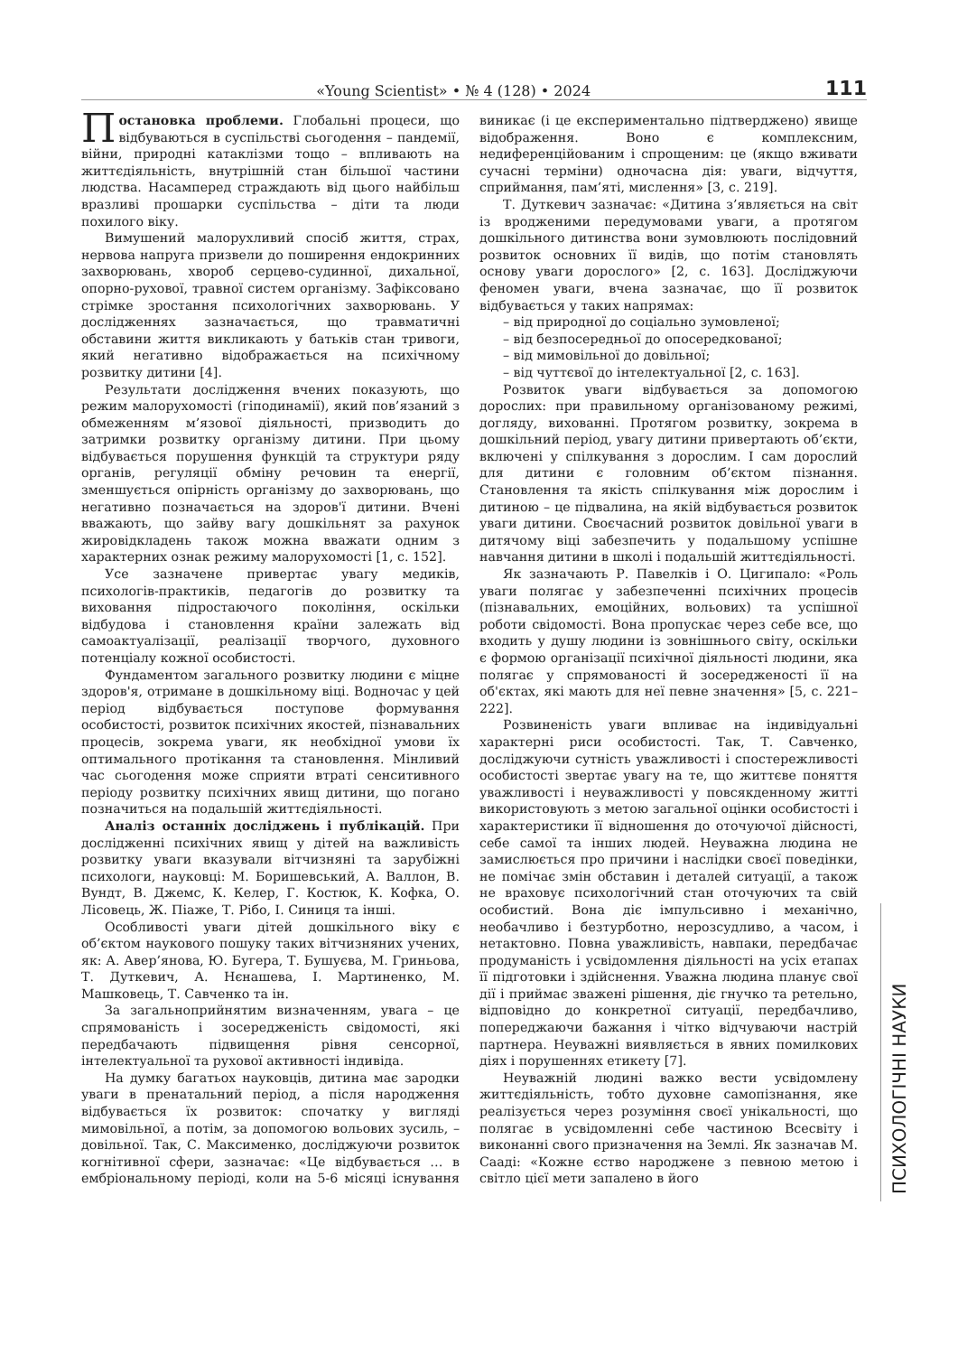«Young Scientist» • № 4 (128) • 2024 111
Постановка проблеми. Глобальні процеси, що відбуваються в суспільстві сьогодення – пандемії, війни, природні катаклізми тощо – впливають на життєдіяльність, внутрішній стан більшої частини людства. Насамперед страждають від цього найбільш вразливі прошарки суспільства – діти та люди похилого віку.
Вимушений малорухливий спосіб життя, страх, нервова напруга призвели до поширення ендокринних захворювань, хвороб серцево-судинної, дихальної, опорно-рухової, травної систем організму. Зафіксовано стрімке зростання психологічних захворювань. У дослідженнях зазначається, що травматичні обставини життя викликають у батьків стан тривоги, який негативно відображається на психічному розвитку дитини [4].
Результати дослідження вчених показують, що режим малорухомості (гіподинамії), який пов’язаний з обмеженням м’язової діяльності, призводить до затримки розвитку організму дитини. При цьому відбувається порушення функцій та структури ряду органів, регуляції обміну речовин та енергії, зменшується опірність організму до захворювань, що негативно позначається на здоров'ї дитини. Вчені вважають, що зайву вагу дошкільнят за рахунок жировідкладень також можна вважати одним з характерних ознак режиму малорухомості [1, с. 152].
Усе зазначене привертає увагу медиків, психологів-практиків, педагогів до розвитку та виховання підростаючого покоління, оскільки відбудова і становлення країни залежать від самоактуалізації, реалізації творчого, духовного потенціалу кожної особистості.
Фундаментом загального розвитку людини є міцне здоров'я, отримане в дошкільному віці. Водночас у цей період відбувається поступове формування особистості, розвиток психічних якостей, пізнавальних процесів, зокрема уваги, як необхідної умови їх оптимального протікання та становлення. Мінливий час сьогодення може сприяти втраті сенситивного періоду розвитку психічних явищ дитини, що погано позначиться на подальшій життєдіяльності.
Аналіз останніх досліджень і публікацій. При дослідженні психічних явищ у дітей на важливість розвитку уваги вказували вітчизняні та зарубіжні психологи, науковці: М. Боришевський, А. Валлон, В. Вундт, В. Джемс, К. Келер, Г. Костюк, К. Кофка, О. Лісовець, Ж. Піаже, Т. Рібо, І. Синиця та інші.
Особливості уваги дітей дошкільного віку є об’єктом наукового пошуку таких вітчизняних учених, як: А. Авер’янова, Ю. Бугера, Т. Бушуєва, М. Гриньова, Т. Дуткевич, А. Нєнашева, І. Мартиненко, М. Машковець, Т. Савченко та ін.
За загальноприйнятим визначенням, увага – це спрямованість і зосередженість свідомості, які передбачають підвищення рівня сенсорної, інтелектуальної та рухової активності індивіда.
На думку багатьох науковців, дитина має зародки уваги в пренатальний період, а після народження відбувається їх розвиток: спочатку у вигляді мимовільної, а потім, за допомогою вольових зусиль, – довільної. Так, С. Максименко, досліджуючи розвиток когнітивної сфери, зазначає: «Це відбувається … в ембріональному періоді, коли на 5-6 місяці існування виникає (і це експериментально підтверджено) явище відображення. Воно є комплексним, недиференційованим і спрощеним: це (якщо вживати сучасні терміни) одночасна дія: уваги, відчуття, сприймання, пам’яті, мислення» [3, с. 219].
Т. Дуткевич зазначає: «Дитина з’являється на світ із вродженими передумовами уваги, а протягом дошкільного дитинства вони зумовлюють послідовний розвиток основних її видів, що потім становлять основу уваги дорослого» [2, с. 163]. Досліджуючи феномен уваги, вчена зазначає, що її розвиток відбувається у таких напрямах:
– від природної до соціально зумовленої;
– від безпосередньої до опосередкованої;
– від мимовільної до довільної;
– від чуттєвої до інтелектуальної [2, с. 163].
Розвиток уваги відбувається за допомогою дорослих: при правильному організованому режимі, догляду, вихованні. Протягом розвитку, зокрема в дошкільний період, увагу дитини привертають об’єкти, включені у спілкування з дорослим. І сам дорослий для дитини є головним об’єктом пізнання. Становлення та якість спілкування між дорослим і дитиною – це підвалина, на якій відбувається розвиток уваги дитини. Своєчасний розвиток довільної уваги в дитячому віці забезпечить у подальшому успішне навчання дитини в школі і подальшій життєдіяльності.
Як зазначають Р. Павелків і О. Цигипало: «Роль уваги полягає у забезпеченні психічних процесів (пізнавальних, емоційних, вольових) та успішної роботи свідомості. Вона пропускає через себе все, що входить у душу людини із зовнішнього світу, оскільки є формою організації психічної діяльності людини, яка полягає у спрямованості й зосередженості її на об'єктах, які мають для неї певне значення» [5, с. 221–222].
Розвиненість уваги впливає на індивідуальні характерні риси особистості. Так, Т. Савченко, досліджуючи сутність уважливості і спостережливості особистості звертає увагу на те, що життєве поняття уважливості і неуважливості у повсякденному житті використовують з метою загальної оцінки особистості і характеристики її відношення до оточуючої дійсності, себе самої та інших людей. Неуважна людина не замислюється про причини і наслідки своєї поведінки, не помічає змін обставин і деталей ситуації, а також не враховує психологічний стан оточуючих та свій особистий. Вона діє імпульсивно і механічно, необачливо і безтурботно, нерозсудливо, а часом, і нетактовно. Повна уважливість, навпаки, передбачає продуманість і усвідомлення діяльності на усіх етапах її підготовки і здійснення. Уважна людина планує свої дії і приймає зважені рішення, діє гнучко та ретельно, відповідно до конкретної ситуації, передбачливо, попереджаючи бажання і чітко відчуваючи настрій партнера. Неуважні виявляється в явних помилкових діях і порушеннях етикету [7].
Неуважній людині важко вести усвідомлену життєдіяльність, тобто духовне самопізнання, яке реалізується через розуміння своєї унікальності, що полягає в усвідомленні себе частиною Всесвіту і виконанні свого призначення на Землі. Як зазначав М. Сааді: «Кожне єство народжене з певною метою і світло цієї мети запалено в його
ПСИХОЛОГІЧНІ НАУКИ